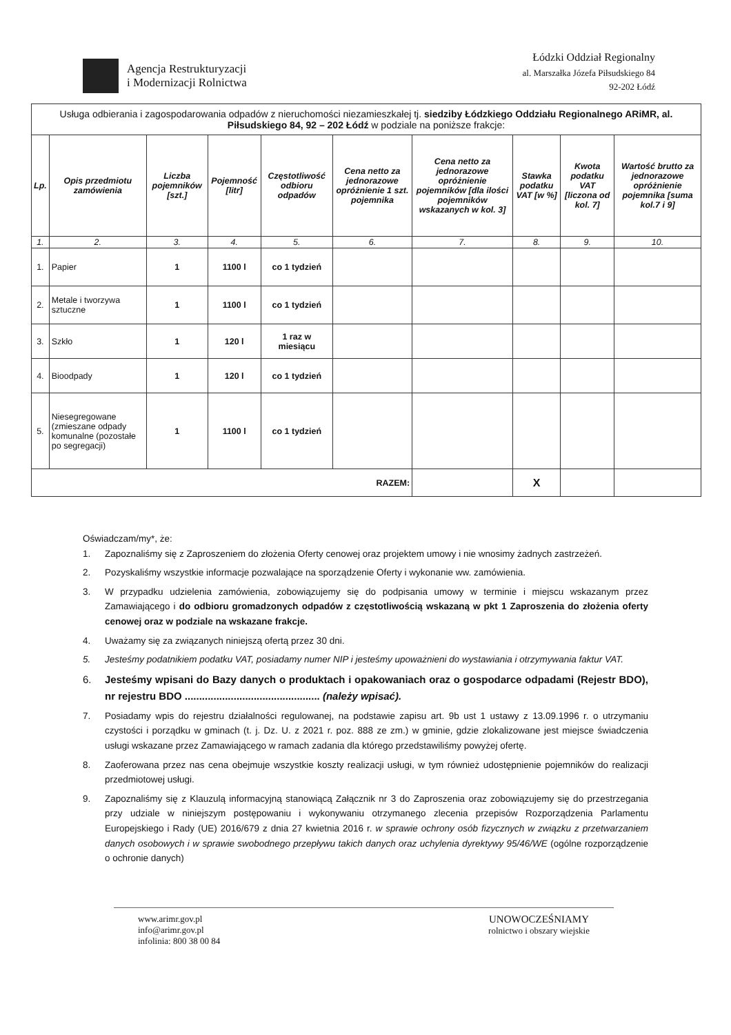Agencja Restrukturyzacji
i Modernizacji Rolnictwa
Łódzki Oddział Regionalny
al. Marszałka Józefa Piłsudskiego 84
92-202 Łódź
| Usługa odbierania i zagospodarowania odpadów z nieruchomości niezamieszkałej tj. siedziby Łódzkiego Oddziału Regionalnego ARiMR, al. Piłsudskiego 84, 92 – 202 Łódź w podziale na poniższe frakcje: | | | | | | | | | |
| Lp. | Opis przedmiotu zamówienia | Liczba pojemników [szt.] | Pojemność [litr] | Częstotliwość odbioru odpadów | Cena netto za jednorazowe opróżnienie 1 szt. pojemnika | Cena netto za jednorazowe opróżnienie pojemników [dla ilości pojemników wskazanych w kol. 3] | Stawka podatku VAT [w %] | Kwota podatku VAT [liczona od kol. 7] | Wartość brutto za jednorazowe opróżnienie pojemnika [suma kol.7 i 9] |
| 1. | 2. | 3. | 4. | 5. | 6. | 7. | 8. | 9. | 10. |
| 1. | Papier | 1 | 1100 l | co 1 tydzień | | | | | |
| 2. | Metale i tworzywa sztuczne | 1 | 1100 l | co 1 tydzień | | | | | |
| 3. | Szkło | 1 | 120 l | 1 raz w miesiącu | | | | | |
| 4. | Bioodpady | 1 | 120 l | co 1 tydzień | | | | | |
| 5. | Niesegregowane (zmieszane odpady komunalne (pozostałe po segregacji) | 1 | 1100 l | co 1 tydzień | | | | | |
| RAZEM: | | | | | | | X | | |
Oświadczam/my*, że:
1. Zapoznaliśmy się z Zaproszeniem do złożenia Oferty cenowej oraz projektem umowy i nie wnosimy żadnych zastrzeżeń.
2. Pozyskaliśmy wszystkie informacje pozwalające na sporządzenie Oferty i wykonanie ww. zamówienia.
3. W przypadku udzielenia zamówienia, zobowiązujemy się do podpisania umowy w terminie i miejscu wskazanym przez Zamawiającego i do odbioru gromadzonych odpadów z częstotliwością wskazaną w pkt 1 Zaproszenia do złożenia oferty cenowej oraz w podziale na wskazane frakcje.
4. Uważamy się za związanych niniejszą ofertą przez 30 dni.
5. Jesteśmy podatnikiem podatku VAT, posiadamy numer NIP i jesteśmy upoważnieni do wystawiania i otrzymywania faktur VAT.
6. Jesteśmy wpisani do Bazy danych o produktach i opakowaniach oraz o gospodarce odpadami (Rejestr BDO), nr rejestru BDO ............................................... (należy wpisać).
7. Posiadamy wpis do rejestru działalności regulowanej, na podstawie zapisu art. 9b ust 1 ustawy z 13.09.1996 r. o utrzymaniu czystości i porządku w gminach (t. j. Dz. U. z 2021 r. poz. 888 ze zm.) w gminie, gdzie zlokalizowane jest miejsce świadczenia usługi wskazane przez Zamawiającego w ramach zadania dla którego przedstawiliśmy powyżej ofertę.
8. Zaoferowana przez nas cena obejmuje wszystkie koszty realizacji usługi, w tym również udostępnienie pojemników do realizacji przedmiotowej usługi.
9. Zapoznaliśmy się z Klauzulą informacyjną stanowiącą Załącznik nr 3 do Zaproszenia oraz zobowiązujemy się do przestrzegania przy udziale w niniejszym postępowaniu i wykonywaniu otrzymanego zlecenia przepisów Rozporządzenia Parlamentu Europejskiego i Rady (UE) 2016/679 z dnia 27 kwietnia 2016 r. w sprawie ochrony osób fizycznych w związku z przetwarzaniem danych osobowych i w sprawie swobodnego przepływu takich danych oraz uchylenia dyrektywy 95/46/WE (ogólne rozporządzenie o ochronie danych)
www.arimr.gov.pl
info@arimr.gov.pl
infolinia: 800 38 00 84
UNOWOCZEŚNIAMY
rolnictwo i obszary wiejskie